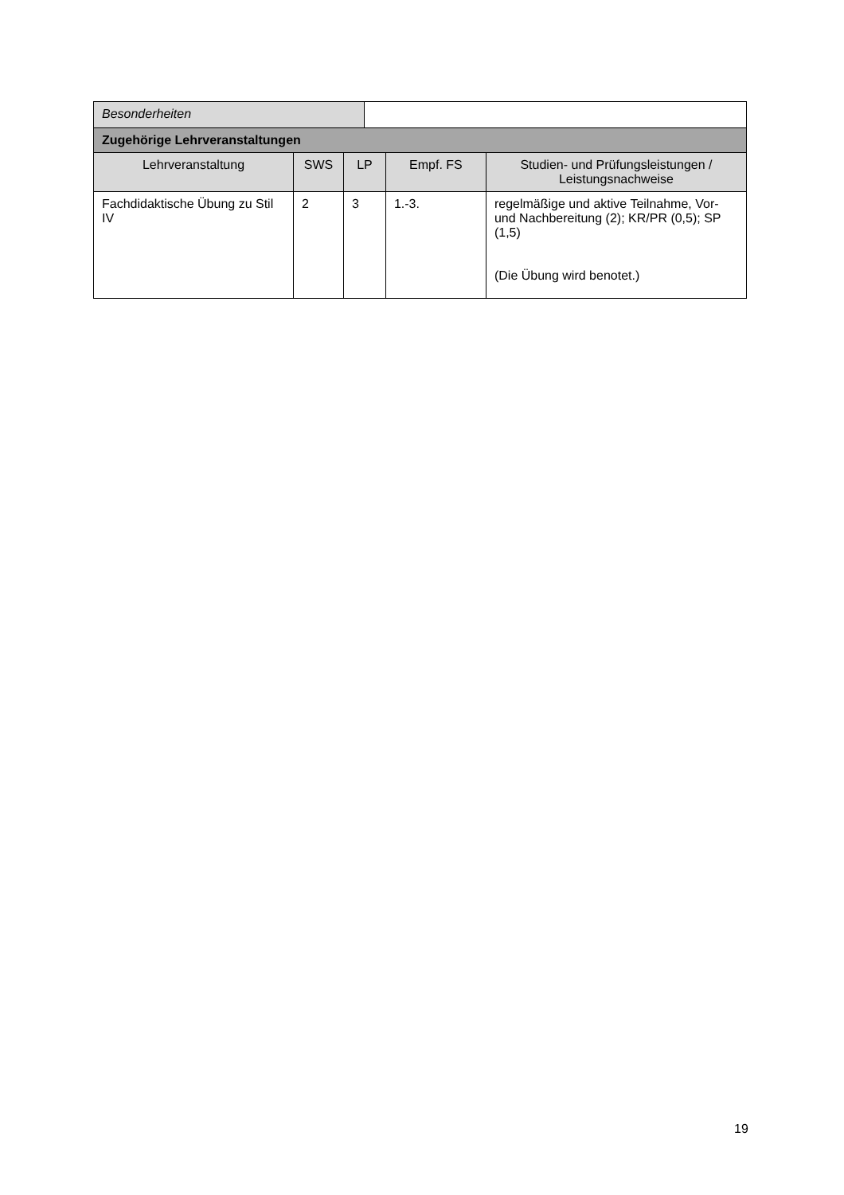| Besonderheiten | | | | | |
| Zugehörige Lehrveranstaltungen | | | | | |
| Lehrveranstaltung | SWS | LP | | Empf. FS | Studien- und Prüfungsleistungen / Leistungsnachweise |
| Fachdidaktische Übung zu Stil IV | 2 | 3 | | 1.-3. | regelmäßige und aktive Teilnahme, Vor- und Nachbereitung (2); KR/PR (0,5); SP (1,5) (Die Übung wird benotet.) |
19